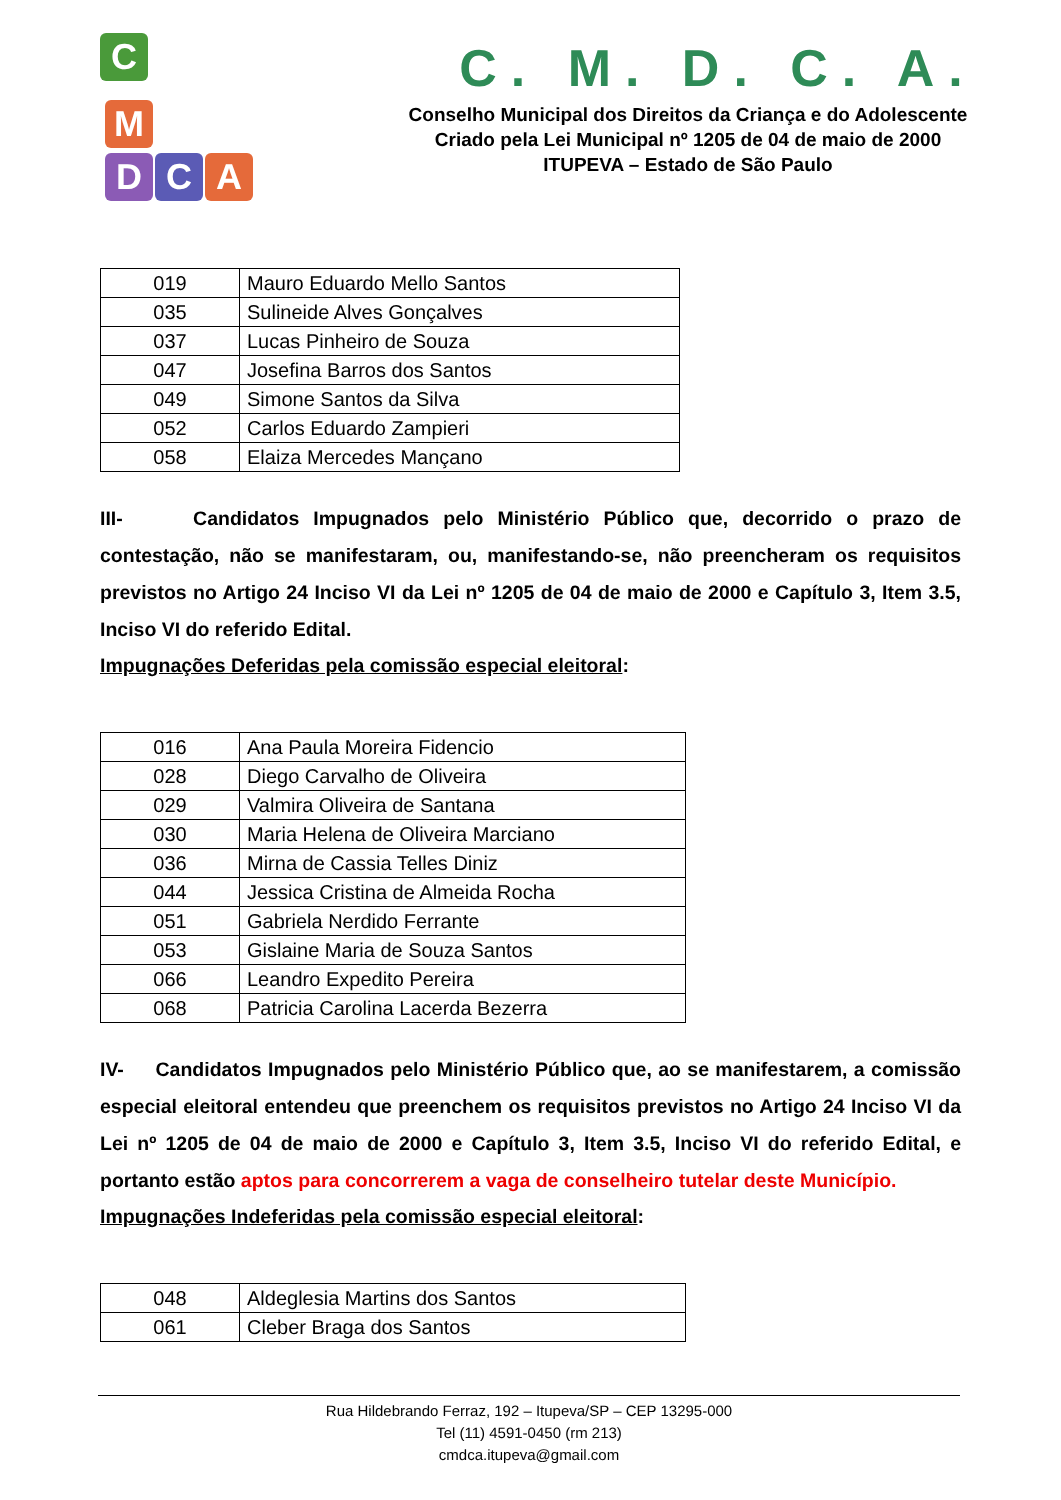C
M
D C A
C. M. D. C. A.
Conselho Municipal dos Direitos da Criança e do Adolescente
Criado pela Lei Municipal nº 1205 de 04 de maio de 2000
ITUPEVA – Estado de São Paulo
| 019 | Mauro Eduardo Mello Santos |
| 035 | Sulineide Alves Gonçalves |
| 037 | Lucas Pinheiro de Souza |
| 047 | Josefina Barros dos Santos |
| 049 | Simone Santos da Silva |
| 052 | Carlos Eduardo Zampieri |
| 058 | Elaiza Mercedes Mançano |
III- Candidatos Impugnados pelo Ministério Público que, decorrido o prazo de contestação, não se manifestaram, ou, manifestando-se, não preencheram os requisitos previstos no Artigo 24 Inciso VI da Lei nº 1205 de 04 de maio de 2000 e Capítulo 3, Item 3.5, Inciso VI do referido Edital.
Impugnações Deferidas pela comissão especial eleitoral:
| 016 | Ana Paula Moreira Fidencio |
| 028 | Diego Carvalho de Oliveira |
| 029 | Valmira Oliveira de Santana |
| 030 | Maria Helena de Oliveira Marciano |
| 036 | Mirna de Cassia Telles Diniz |
| 044 | Jessica Cristina de Almeida Rocha |
| 051 | Gabriela Nerdido Ferrante |
| 053 | Gislaine Maria de Souza Santos |
| 066 | Leandro Expedito Pereira |
| 068 | Patricia Carolina Lacerda Bezerra |
IV- Candidatos Impugnados pelo Ministério Público que, ao se manifestarem, a comissão especial eleitoral entendeu que preenchem os requisitos previstos no Artigo 24 Inciso VI da Lei nº 1205 de 04 de maio de 2000 e Capítulo 3, Item 3.5, Inciso VI do referido Edital, e portanto estão aptos para concorrerem a vaga de conselheiro tutelar deste Município.
Impugnações Indeferidas pela comissão especial eleitoral:
| 048 | Aldeglesia Martins dos Santos |
| 061 | Cleber Braga dos Santos |
Rua Hildebrando Ferraz, 192 – Itupeva/SP – CEP 13295-000
Tel (11) 4591-0450 (rm 213)
cmdca.itupeva@gmail.com